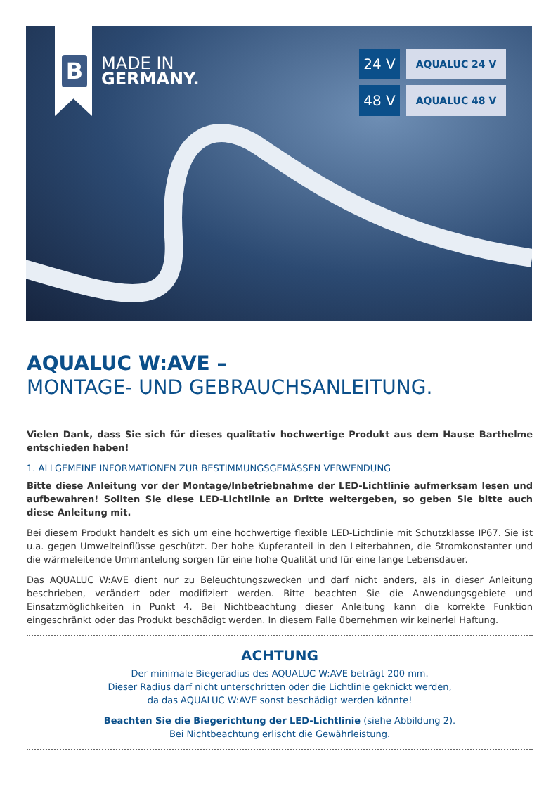B
MADE IN
GERMANY.
24 V
AQUALUC 24 V
48 V
AQUALUC 48 V
AQUALUC W:AVE –
MONTAGE- UND GEBRAUCHSANLEITUNG.
Vielen Dank, dass Sie sich für dieses qualitativ hochwertige Produkt aus dem Hause Barthelme entschieden haben!
1. ALLGEMEINE INFORMATIONEN ZUR BESTIMMUNGSGEMÄSSEN VERWENDUNG
Bitte diese Anleitung vor der Montage/Inbetriebnahme der LED-Lichtlinie aufmerksam lesen und aufbewahren! Sollten Sie diese LED-Lichtlinie an Dritte weitergeben, so geben Sie bitte auch diese Anleitung mit.
Bei diesem Produkt handelt es sich um eine hochwertige flexible LED-Lichtlinie mit Schutzklasse IP67. Sie ist u.a. gegen Umwelteinflüsse geschützt. Der hohe Kupferanteil in den Leiterbahnen, die Stromkonstanter und die wärmeleitende Ummantelung sorgen für eine hohe Qualität und für eine lange Lebensdauer.
Das AQUALUC W:AVE dient nur zu Beleuchtungszwecken und darf nicht anders, als in dieser Anleitung beschrieben, verändert oder modifiziert werden. Bitte beachten Sie die Anwendungsgebiete und Einsatzmöglichkeiten in Punkt 4. Bei Nichtbeachtung dieser Anleitung kann die korrekte Funktion eingeschränkt oder das Produkt beschädigt werden. In diesem Falle übernehmen wir keinerlei Haftung.
ACHTUNG
Der minimale Biegeradius des AQUALUC W:AVE beträgt 200 mm.
Dieser Radius darf nicht unterschritten oder die Lichtlinie geknickt werden,
da das AQUALUC W:AVE sonst beschädigt werden könnte!
Beachten Sie die Biegerichtung der LED-Lichtlinie (siehe Abbildung 2).
Bei Nichtbeachtung erlischt die Gewährleistung.